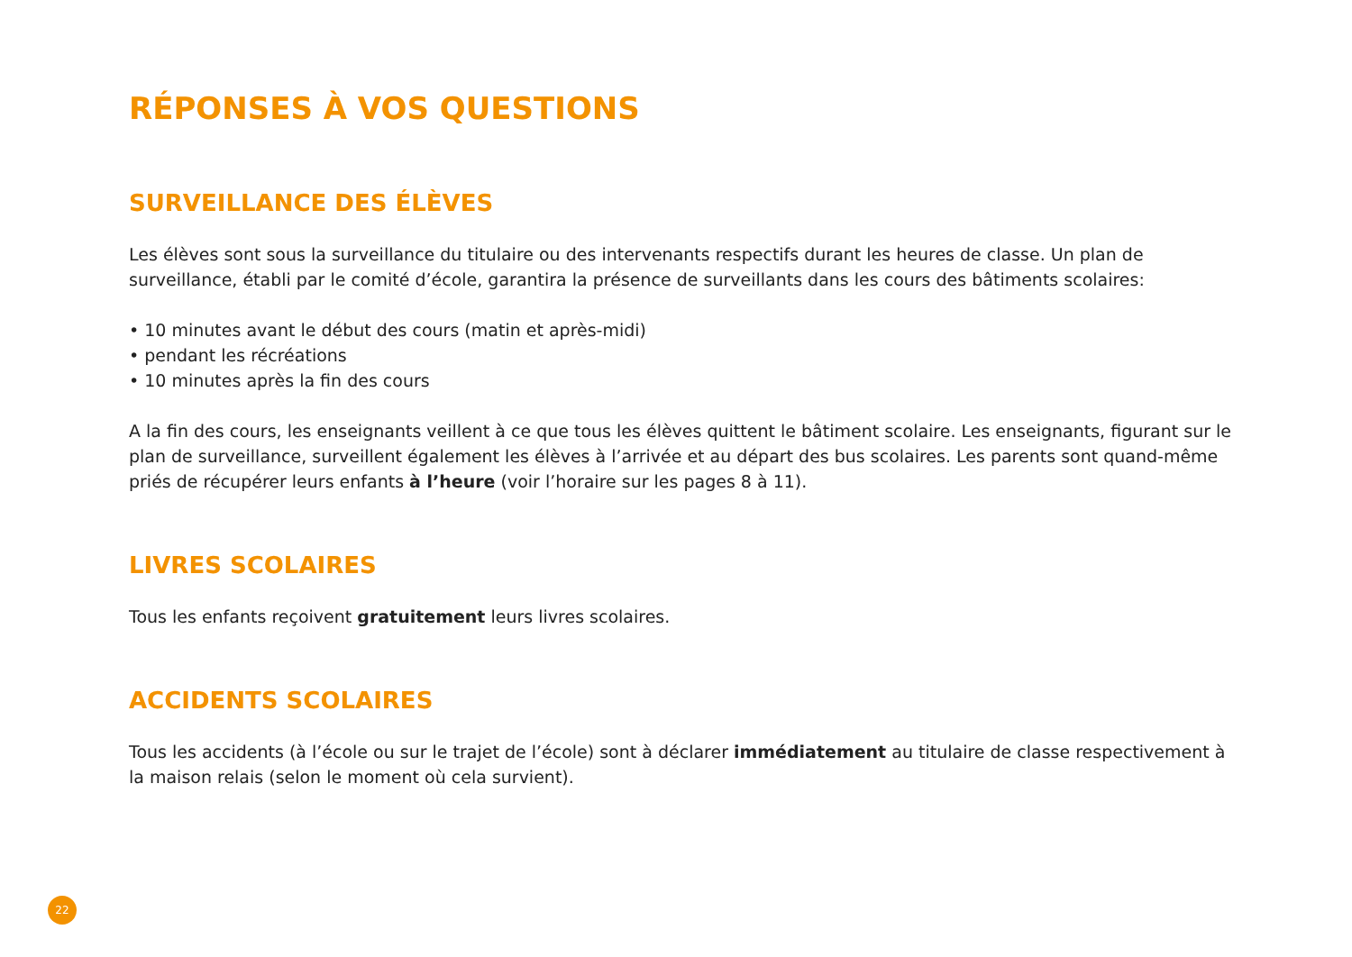RÉPONSES À VOS QUESTIONS
SURVEILLANCE DES ÉLÈVES
Les élèves sont sous la surveillance du titulaire ou des intervenants respectifs durant les heures de classe. Un plan de surveillance, établi par le comité d’école, garantira la présence de surveillants dans les cours des bâtiments scolaires:
• 10 minutes avant le début des cours (matin et après-midi)
• pendant les récréations
• 10 minutes après la fin des cours
A la fin des cours, les enseignants veillent à ce que tous les élèves quittent le bâtiment scolaire. Les enseignants, figurant sur le plan de surveillance, surveillent également les élèves à l’arrivée et au départ des bus scolaires. Les parents sont quand-même priés de récupérer leurs enfants à l’heure (voir l’horaire sur les pages 8 à 11).
LIVRES SCOLAIRES
Tous les enfants reçoivent gratuitement leurs livres scolaires.
ACCIDENTS SCOLAIRES
Tous les accidents (à l’école ou sur le trajet de l’école) sont à déclarer immédiatement au titulaire de classe respectivement à la maison relais (selon le moment où cela survient).
22